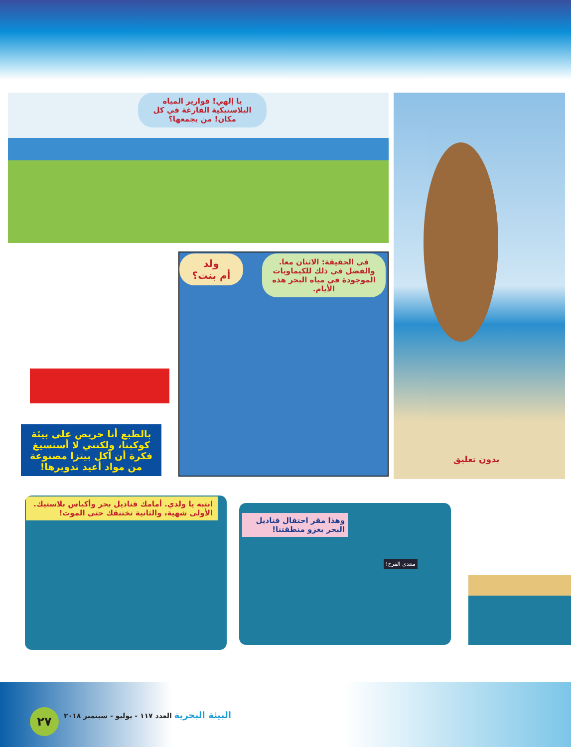يا إلهي! قوارير المياه البلاستيكية الفارغة في كل مكان! من يجمعها؟ بدون تعليق
بالطبع أنا حريص على بيئة كوكبنا، ولكنني لا أستسيغ فكرة أن آكل بيتزا مصنوعة من مواد أعيد تدويرها!
ولد
أم بنت؟
في الحقيقة: الاثنان معا. والفضل في ذلك للكيماويات الموجودة في مياه البحر هذه الأيام.
انتبه يا ولدي. أمامك قناديل بحر وأكياس بلاستيك. الأولى شهية، والثانية تختنقك حتى الموت!
وهذا مقر احتفال قناديل البحر بغزو منطقتنا!
منتدى الفرح!
٢٧
البيئة البحرية العدد ١١٧ - يوليو - سبتمبر ٢٠١٨